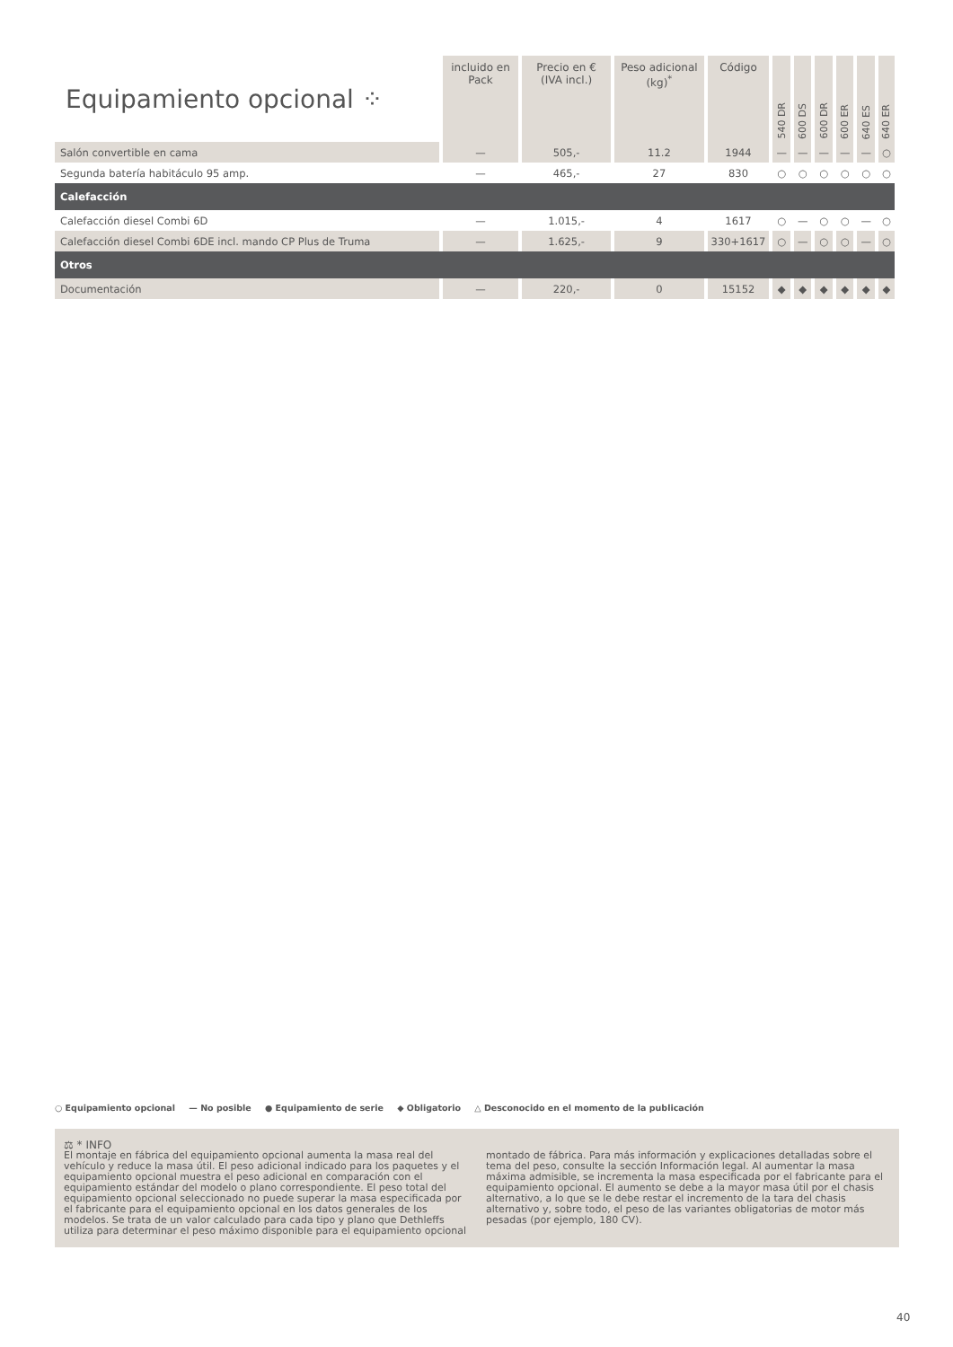| Equipamiento opcional ⁘ | incluido en Pack | Precio en € (IVA incl.) | Peso adicional (kg)<sup>*</sup> | Código | 540 DR | 600 DS | 600 DR | 600 ER | 640 ES | 640 ER |
| --- | --- | --- | --- | --- | --- | --- | --- | --- | --- | --- |
| Salón convertible en cama | — | 505,- | 11.2 | 1944 | — | — | — | — | — | ○ |
| Segunda batería habitáculo 95 amp. | — | 465,- | 27 | 830 | ○ | ○ | ○ | ○ | ○ | ○ |
| Calefacción | | | | | | | | | | |
| Calefacción diesel Combi 6D | — | 1.015,- | 4 | 1617 | ○ | — | ○ | ○ | — | ○ |
| Calefacción diesel Combi 6DE incl. mando CP Plus de Truma | — | 1.625,- | 9 | 330+1617 | ○ | — | ○ | ○ | — | ○ |
| Otros | | | | | | | | | | |
| Documentación | — | 220,- | 0 | 15152 | ◆ | ◆ | ◆ | ◆ | ◆ | ◆ |
○ Equipamiento opcional — No posible ● Equipamiento de serie ◆ Obligatorio △ Desconocido en el momento de la publicación
⚖ * INFO
El montaje en fábrica del equipamiento opcional aumenta la masa real del vehículo y reduce la masa útil. El peso adicional indicado para los paquetes y el equipamiento opcional muestra el peso adicional en comparación con el equipamiento estándar del modelo o plano correspondiente. El peso total del equipamiento opcional seleccionado no puede superar la masa especificada por el fabricante para el equipamiento opcional en los datos generales de los modelos. Se trata de un valor calculado para cada tipo y plano que Dethleffs utiliza para determinar el peso máximo disponible para el equipamiento opcional montado de fábrica. Para más información y explicaciones detalladas sobre el tema del peso, consulte la sección Información legal. Al aumentar la masa máxima admisible, se incrementa la masa especificada por el fabricante para el equipamiento opcional. El aumento se debe a la mayor masa útil por el chasis alternativo, a lo que se le debe restar el incremento de la tara del chasis alternativo y, sobre todo, el peso de las variantes obligatorias de motor más pesadas (por ejemplo, 180 CV).
40